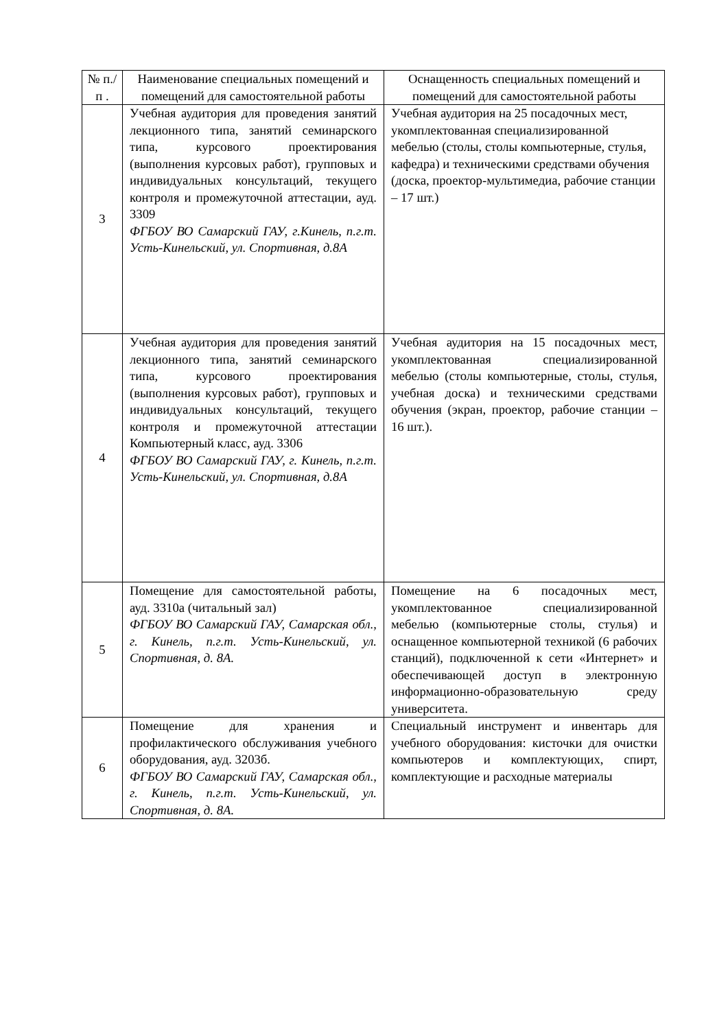| № п./п . | Наименование специальных помещений и помещений для самостоятельной работы | Оснащенность специальных помещений и помещений для самостоятельной работы |
| 3 | Учебная аудитория для проведения занятий лекционного типа, занятий семинарского типа, курсового проектирования (выполнения курсовых работ), групповых и индивидуальных консультаций, текущего контроля и промежуточной аттестации, ауд. 3309 ФГБОУ ВО Самарский ГАУ, г.Кинель, п.г.т. Усть-Кинельский, ул. Спортивная, д.8А | Учебная аудитория на 25 посадочных мест, укомплектованная специализированной мебелью (столы, столы компьютерные, стулья, кафедра) и техническими средствами обучения (доска, проектор-мультимедиа, рабочие станции – 17 шт.) |
| 4 | Учебная аудитория для проведения занятий лекционного типа, занятий семинарского типа, курсового проектирования (выполнения курсовых работ), групповых и индивидуальных консультаций, текущего контроля и промежуточной аттестации Компьютерный класс, ауд. 3306 ФГБОУ ВО Самарский ГАУ, г. Кинель, п.г.т. Усть-Кинельский, ул. Спортивная, д.8А | Учебная аудитория на 15 посадочных мест, укомплектованная специализированной мебелью (столы компьютерные, столы, стулья, учебная доска) и техническими средствами обучения (экран, проектор, рабочие станции – 16 шт.). |
| 5 | Помещение для самостоятельной работы, ауд. 3310а (читальный зал) ФГБОУ ВО Самарский ГАУ, Самарская обл., г. Кинель, п.г.т. Усть-Кинельский, ул. Спортивная, д. 8А. | Помещение на 6 посадочных мест, укомплектованное специализированной мебелью (компьютерные столы, стулья) и оснащенное компьютерной техникой (6 рабочих станций), подключенной к сети «Интернет» и обеспечивающей доступ в электронную информационно-образовательную среду университета. |
| 6 | Помещение для хранения и профилактического обслуживания учебного оборудования, ауд. 3203б. ФГБОУ ВО Самарский ГАУ, Самарская обл., г. Кинель, п.г.т. Усть-Кинельский, ул. Спортивная, д. 8А. | Специальный инструмент и инвентарь для учебного оборудования: кисточки для очистки компьютеров и комплектующих, спирт, комплектующие и расходные материалы |